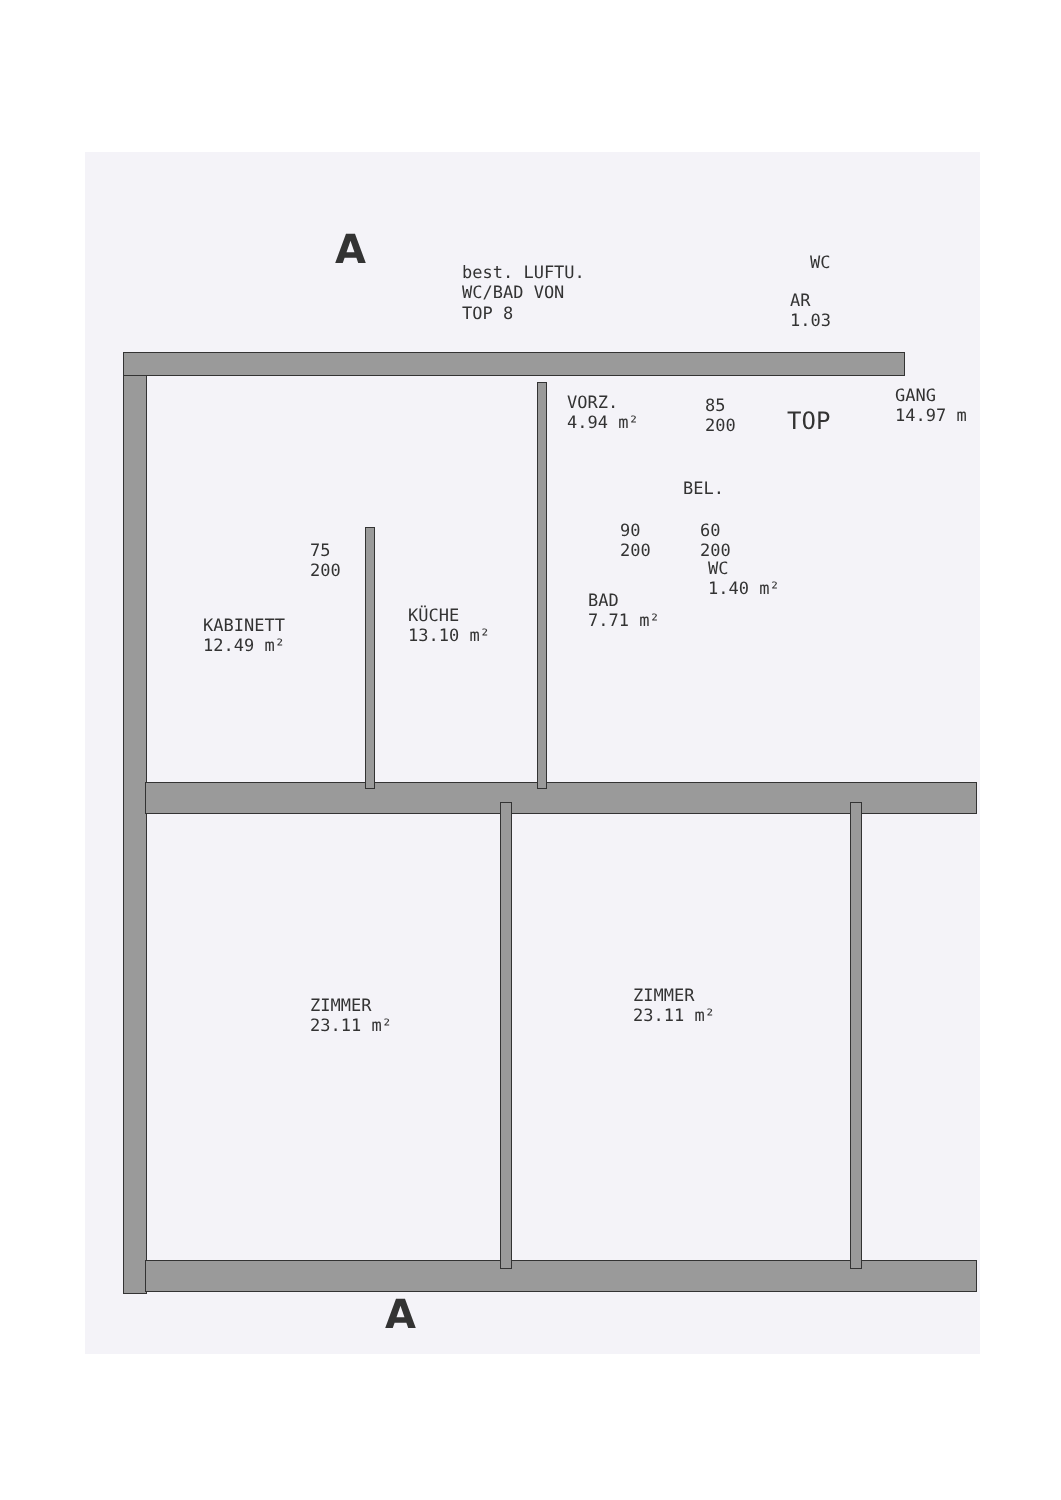A
best. LUFTU.
WC/BAD VON
TOP 8
VORZ.
4.94 m²
85
200
TOP
GANG
14.97 m
AR
1.03
WC
BEL.
90
200
60
200
WC
1.40 m²
75
200
KABINETT
12.49 m²
KÜCHE
13.10 m²
BAD
7.71 m²
ZIMMER
23.11 m²
ZIMMER
23.11 m²
A